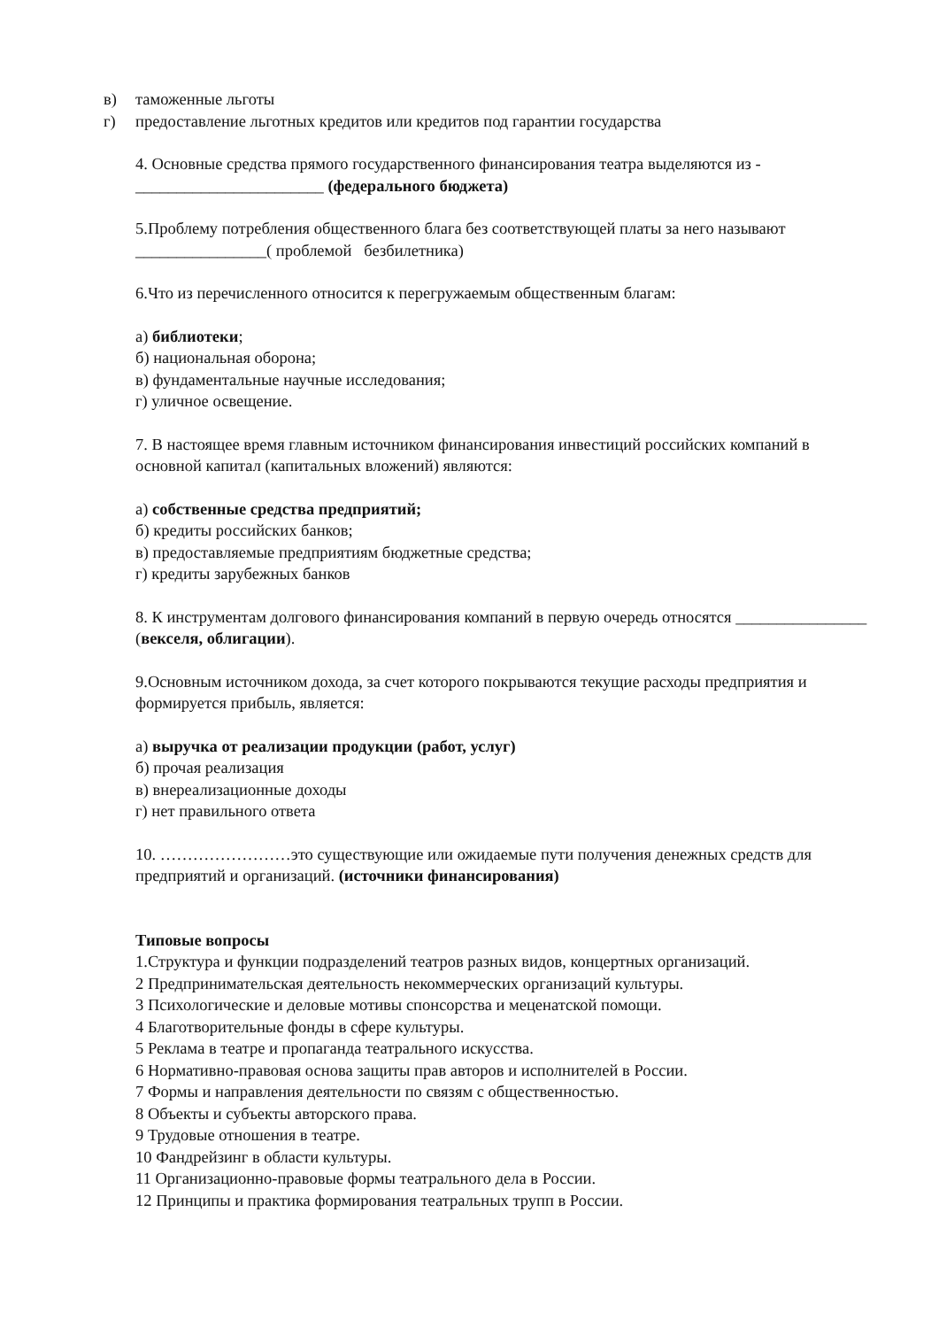в) таможенные льготы
г) предоставление льготных кредитов или кредитов под гарантии государства
4. Основные средства прямого государственного финансирования театра выделяются из - _______________________ (федерального бюджета)
5.Проблему потребления общественного блага без соответствующей платы за него называют ________________( проблемой безбилетника)
6.Что из перечисленного относится к перегружаемым общественным благам:
а) библиотеки;
б) национальная оборона;
в) фундаментальные научные исследования;
г) уличное освещение.
7. В настоящее время главным источником финансирования инвестиций российских компаний в основной капитал (капитальных вложений) являются:
а) собственные средства предприятий;
б) кредиты российских банков;
в) предоставляемые предприятиям бюджетные средства;
г) кредиты зарубежных банков
8. К инструментам долгового финансирования компаний в первую очередь относятся ________________ (векселя, облигации).
9.Основным источником дохода, за счет которого покрываются текущие расходы предприятия и формируется прибыль, является:
а) выручка от реализации продукции (работ, услуг)
б) прочая реализация
в) внереализационные доходы
г) нет правильного ответа
10. ……………………это существующие или ожидаемые пути получения денежных средств для предприятий и организаций. (источники финансирования)
Типовые вопросы
1.Структура и функции подразделений театров разных видов, концертных организаций.
2 Предпринимательская деятельность некоммерческих организаций культуры.
3 Психологические и деловые мотивы спонсорства и меценатской помощи.
4 Благотворительные фонды в сфере культуры.
5 Реклама в театре и пропаганда театрального искусства.
6 Нормативно-правовая основа защиты прав авторов и исполнителей в России.
7 Формы и направления деятельности по связям с общественностью.
8 Объекты и субъекты авторского права.
9 Трудовые отношения в театре.
10 Фандрейзинг в области культуры.
11 Организационно-правовые формы театрального дела в России.
12 Принципы и практика формирования театральных трупп в России.